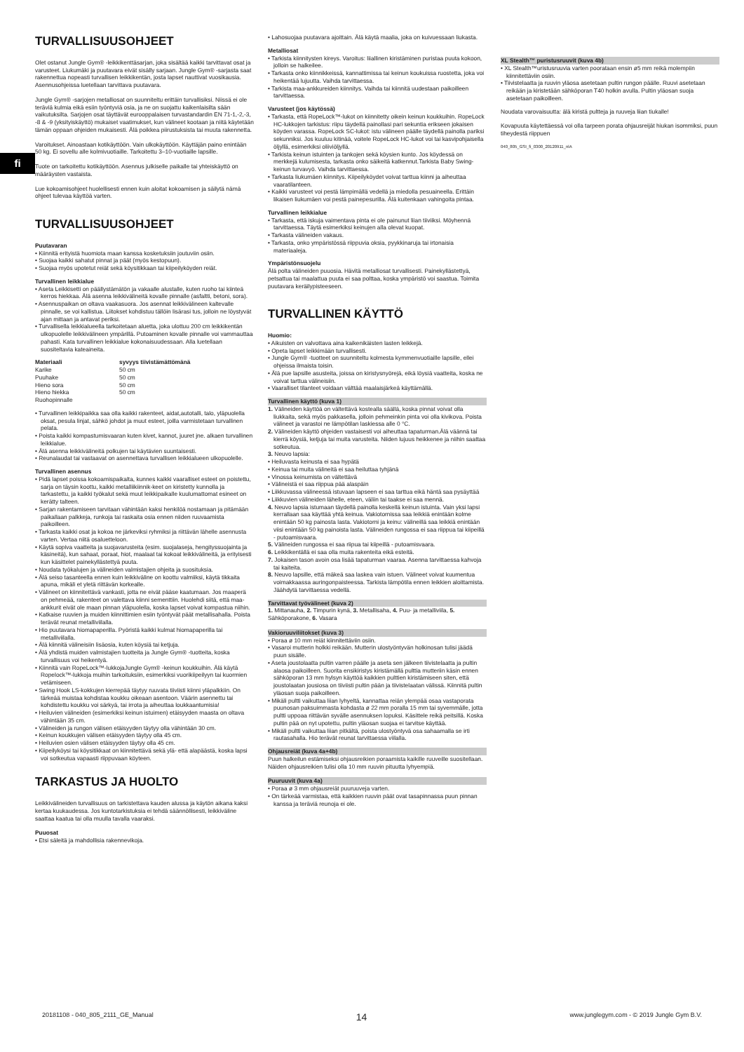fi
TURVALLISUUSOHJEET
Olet ostanut Jungle Gym® -leikkikenttäsarjan, joka sisältää kaikki tarvittavat osat ja varusteet. Liukumäki ja puutavara eivät sisälly sarjaan. Jungle Gym® -sarjasta saat rakennettua nopeasti turvallisen leikkikentän, josta lapset nauttivat vuosikausia. Asennusohjeissa luetellaan tarvittava puutavara.
Jungle Gym® -sarjojen metalliosat on suunniteltu erittäin turvallisiksi. Niissä ei ole teräviä kulmia eikä esiin työntyviä osia, ja ne on suojattu kaikenlaisilta sään vaikutuksilta. Sarjojen osat täyttävät eurooppalaisen turvastandardin EN 71-1,-2,-3, -8 & -9 (yksityiskäyttö) mukaiset vaatimukset, kun välineet kootaan ja niitä käytetään tämän oppaan ohjeiden mukaisesti. Älä poikkea piirustuksista tai muuta rakennetta.
Varoitukset. Ainoastaan kotikäyttöön. Vain ulkokäyttöön. Käyttäjän paino enintään 50 kg. Ei sovellu alle kolmivuotiaille. Tarkoitettu 3–10-vuotiaille lapsille.
Tuote on tarkoitettu kotikäyttöön. Asennus julkiselle paikalle tai yhteiskäyttö on määräysten vastaista.
Lue kokoamisohjeet huolellisesti ennen kuin aloitat kokoamisen ja säilytä nämä ohjeet tulevaa käyttöä varten.
TURVALLISUUSOHJEET
Puutavaran
• Kiinnitä erityistä huomiota maan kanssa kosketuksiin joutuviin osiin.
• Suojaa kaikki sahatut pinnat ja päät (myös kestopuun).
• Suojaa myös upotetut reiät sekä köysitikkaan tai kiipeilyköyden reiät.
Turvallinen leikkialue
• Aseta Leikkisetti on päällystämätön ja vakaalle alustalle, kuten ruoho tai kiinteä kerros hiekkaa. Älä asenna leikkivälineitä kovalle pinnalle (asfaltti, betoni, sora).
• Asennuspaikan on oltava vaakasuora. Jos asennat leikkivälineen kaltevalle pinnalle, se voi kallistua. Liitokset kohdistuu tällöin lisärasi tus, jolloin ne löystyvät ajan mittaan ja antavat periksi.
• Turvallisella leikkialueella tarkoitetaan aluetta, joka ulottuu 200 cm leikkikentän ulkopuolelle leikkivälineen ympärillä. Putoaminen kovalle pinnalle voi vammauttaa pahasti. Kata turvallinen leikkialue kokonaisuudessaan. Alla luetellaan suositeltavia kateaineita.
| Materiaali | syvyys tiivistämättömänä |
| --- | --- |
| Karike | 50 cm |
| Puuhake | 50 cm |
| Hieno sora | 50 cm |
| Hieno hiekka | 50 cm |
| Ruohopinnalle | |
• Turvallinen leikkipaikka saa olla kaikki rakenteet, aidat,autotalli, talo, yläpuolella oksat, pesula linjat, sähkö johdot ja muut esteet, joilla varmistetaan turvallinen pelata.
• Poista kaikki kompastumisvaaran kuten kivet, kannot, juuret jne. alkaen turvallinen leikkialue.
• Älä asenna leikkivälineitä polkujen tai käytävien suuntaisesti.
• Reunalaudat tai vastaavat on asennettava turvallisen leikkialueen ulkopuolelle.
Turvallinen asennus
• Pidä lapset poissa kokoamispaikalta, kunnes kaikki vaaralliset esteet on poistettu, sarja on täysin koottu, kaikki metalliikiinnik-keet on kiristetty kunnolla ja tarkastettu, ja kaikki työkalut sekä muut leikkipaikalle kuulumattomat esineet on kerätty talteen.
• Sarjan rakentamiseen tarvitaan vähintään kaksi henkilöä nostamaan ja pitämään paikallaan palkkeja, runkoja tai raskaita osia ennen niiden ruuvaamista paikoilleen.
• Tarkasta kaikki osat ja kokoa ne järkeviksi ryhmiksi ja riittävän lähelle asennusta varten. Vertaa niitä osaluetteloon.
• Käytä sopiva vaatteita ja suojavarusteita (esim. suojalaseja, hengityssuojainta ja käsineitä), kun sahaat, poraat, hiot, maalaat tai kokoat leikkivälineitä, ja erityisesti kun käsittelet painekyllästettyä puuta.
• Noudata työkalujen ja välineiden valmistajien ohjeita ja suosituksia.
• Älä seiso tasanteella ennen kuin leikkiväline on koottu valmiiksi, käytä tikkaita apuna, mikäli et yletä riittävän korkealle.
• Välineet on kiinnitettävä vankasti, jotta ne eivät pääse kaatumaan. Jos maaperä on pehmeää, rakenteet on valettava kiinni sementtiin. Huolehdi siitä, että maa-ankkurit eivät ole maan pinnan yläpuolella, koska lapset voivat kompastua niihin.
• Katkaise ruuvien ja muiden kiinnittimien esiin työntyvät päät metallisahalla. Poista terävät reunat metalliviilalla.
• Hio puutavara hiomapaperilla. Pyöristä kaikki kulmat hiomapaperilla tai metalliviilalla.
• Älä kiinnitä välineisiin lisäosia, kuten köysiä tai ketjuja.
• Älä yhdistä muiden valmistajien tuotteita ja Jungle Gym® -tuotteita, koska turvallisuus voi heikentyä.
• Kiinnitä vain RopeLock™-lukkojaJungle Gym® -keinun koukkuihin. Älä käytä Ropelock™-lukkoja muihin tarkoituksiin, esimerkiksi vuorikiipeilyyn tai kuormien vetämiseen.
• Swing Hook LS-kokkujen kierrepää täytyy ruuvata tiiviisti kiinni yläpalkkiin. On tärkeää muistaa kohdistaa koukku oikeaan asentoon. Väärin asennettu tai kohdistettu koukku voi särkyä, tai irrota ja aiheuttaa loukkaantumisia!
• Heiluvien välineiden (esimerkiksi keinun istuimen) etäisyyden maasta on oltava vähintään 35 cm.
• Välineiden ja rungon välisen etäisyyden täytyy olla vähintään 30 cm.
• Keinun koukkujen välisen etäisyyden täytyy olla 45 cm.
• Heiluvien osien välisen etäisyyden täytyy olla 45 cm.
• Kiipeilyköysi tai köysitikkaat on kiinnitettävä sekä ylä- että alapäästä, koska lapsi voi sotkeutua vapaasti riippuvaan köyteen.
TARKASTUS JA HUOLTO
Leikkivälineiden turvallisuus on tarkistettava kauden alussa ja käytön aikana kaksi kertaa kuukaudessa. Jos kuntotarkistuksia ei tehdä säännöllisesti, leikkiväline saattaa kaatua tai olla muulla tavalla vaaraksi.
Puuosat
• Etsi säleitä ja mahdollisia rakennevikoja.
• Lahosuojaa puutavara ajoittain. Älä käytä maalia, joka on kuivuessaan liukasta.
Metalliosat
• Tarkista kiinnitysten kireys. Varoitus: liiallinen kiristäminen puristaa puuta kokoon, jolloin se halkeilee.
• Tarkasta onko kiinnikkeissä, kannattimissa tai keinun koukuissa ruostetta, joka voi heikentää lujuutta. Vaihda tarvittaessa.
• Tarkista maa-ankkureiden kiinnitys. Vaihda tai kiinnitä uudestaan paikoilleen tarvittaessa.
Varusteet (jos käytössä)
• Tarkasta, että RopeLock™-lukot on kiinnitetty oikein keinun koukkuihin. RopeLock HC-lukkojen tarkistus: riipu täydellä painollasi pari sekuntia erikseen jokaisen köyden varassa. RopeLock SC-lukot: istu välineen päälle täydellä painolla pariksi sekunniksi. Jos kuuluu kitinää, voitele RopeLock HC-lukot voi tai kasvipohjaisella öljyllä, esimerkiksi oliiviöljyllä.
• Tarkista keinun istuinten ja tankojen sekä köysien kunto. Jos köydessä on merkkejä kulumisesta, tarkasta onko säikeitä katkennut.Tarkista Baby Swing-keinun turvavyö. Vaihda tarvittaessa.
• Tarkasta liukumäen kiinnitys. Kiipeilyköydet voivat tarttua kiinni ja aiheuttaa vaaratilanteen.
• Kaikki varusteet voi pestä lämpimällä vedellä ja miedolla pesuaineella. Erittäin likaisen liukumäen voi pestä painepesurilla. Älä kuitenkaan vahingoita pintaa.
Turvallinen leikkialue
• Tarkasta, että iskuja vaimentava pinta ei ole painunut liian tiiviiksi. Möyhennä tarvittaessa. Täytä esimerkiksi keinujen alla olevat kuopat.
• Tarkasta välineiden vakaus.
• Tarkasta, onko ympäristössä riippuvia oksia, pyykkinaruja tai irtonaisia materiaaleja.
Ympäristönsuojelu
Älä polta välineiden puuosia. Hävitä metalliosat turvallisesti. Painekyllästettyä, petsattua tai maalattua puuta ei saa polttaa, koska ympäristö voi saastua. Toimita puutavara keräilypisteeseen.
TURVALLINEN KÄYTTÖ
Huomio:
• Aikuisten on valvottava aina kaikenikäisten lasten leikkejä.
• Opeta lapset leikkimään turvallisesti.
• Jungle Gym® -tuotteet on suunniteltu kolmesta kymmenvuotiaille lapsille, ellei ohjeissa ilmaista toisin.
• Älä pue lapsille asusteita, joissa on kiristysnyörejä, eikä löysiä vaatteita, koska ne voivat tarttua välineisiin.
• Vaaralliset tilanteet voidaan välttää maalaisjärkeä käyttämällä.
Turvallinen käyttö (kuva 1)
1. Välineiden käyttöä on vältettävä kostealla säällä, koska pinnat voivat olla liukkaita, sekä myös pakkasella, jolloin pehmeinkin pinta voi olla kivikova. Poista välineet ja varastoi ne lämpötilan laskiessa alle 0 °C.
2. Välineiden käyttö ohjeiden vastaisesti voi aiheuttaa tapaturman.Älä väännä tai kierrä köysiä, ketjuja tai muita varusteita. Niiden lujuus heikkenee ja niihin saattaa sotkeutua.
3. Neuvo lapsia:
• Heiluvasta keinusta ei saa hypätä
• Keinua tai muita välineitä ei saa heiluttaa tyhjänä
• Vinossa keinumista on vältettävä
• Välineistä ei saa riippua pää alaspäin
• Liikkuvassa välineessä istuvaan lapseen ei saa tarttua eikä häntä saa pysäyttää
• Liikkuvien välineiden lähelle, eteen, väliin tai taakse ei saa mennä.
4. Neuvo lapsia istumaan täydellä painolla keskellä keinun istuinta. Vain yksi lapsi kerrallaan saa käyttää yhtä keinua. Vakiotornissa saa leikkiä enintään kolme enintään 50 kg painosta lasta. Vakiotorni ja keinu: välineillä saa leikkiä enintään viisi enintään 50 kg painoista lasta. Välineiden rungossa ei saa riippua tai kiipeillä - putoamisvaara.
5. Välineiden rungossa ei saa riipua tai kiipeillä - putoamisvaara.
6. Leikkikentällä ei saa olla muita rakenteita eikä esteitä.
7. Jokaisen tason avoin osa lisää tapaturman vaaraa. Asenna tarvittaessa kahvoja tai kaiteita.
8. Neuvo lapsille, että mäkeä saa laskea vain istuen. Välineet voivat kuumentua voimakkaassa auringonpaisteessa. Tarkista lämpötila ennen leikkien aloittamista. Jäähdytä tarvittaessa vedellä.
Tarvittavat työvälineet (kuva 2)
1. Mittanauha, 2. Timpurin kynä, 3. Metallisaha, 4. Puu- ja metalliviila, 5. Sähköporakone, 6. Vasara
Vakioruuviliitokset (kuva 3)
• Poraa ø 10 mm reiät kiinnitettäviin osiin.
• Vasaroi mutterin holkki reikään. Mutterin ulostyöntyvän holkinosan tulisi jäädä puun sisälle.
• Aseta joustolaatta pultin varren päälle ja aseta sen jälkeen tiivistelaatta ja pultin alaosa paikoilleen. Suorita ensikiristys kiristämällä pulttia mutteriin käsin ennen sähköporan 13 mm hylsyn käyttöä kaikkien pulttien kiristämiseen siten, että joustolaatan jousiosa on tiiviisti pultin pään ja tiivistelaatan välissä. Kiinnitä pultin yläosan suoja paikoilleen.
• Mikäli pultti vaikuttaa liian lyhyeltä, kannattaa reiän ylempää osaa vastaporata puunosan paksuimmasta kohdasta ø 22 mm poralla 15 mm tai syvemmälle, jotta pultti uppoaa riittävän syvälle asennuksen lopuksi. Käsittele reikä peitsillä. Koska pultin pää on nyt upotettu, pultin yläosan suojaa ei tarvitse käyttää.
• Mikäli pultti vaikuttaa liian pitkältä, poista ulostyöntyvä osa sahaamalla se irti rautasahalla. Hio terävät reunat tarvittaessa viilalla.
Ohjausreiät (kuva 4a+4b)
Puun halkeilun estämiseksi ohjausreikien poraamista kaikille ruuveille suositellaan. Näiden ohjausreikien tulisi olla 10 mm ruuvin pituutta lyhyempiä.
Puuruuvit (kuva 4a)
• Poraa ø 3 mm ohjausreiät puuruuveja varten.
• On tärkeää varmistaa, että kaikkien ruuvin päät ovat tasapinnassa puun pinnan kanssa ja teräviä reunoja ei ole.
XL Stealth™ puristusruuvit (kuva 4b)
• XL Stealth™uristusruuvia varten poorataan ensin ø5 mm reikä molempiin kiinnitettäviin osiin.
• Tiivistelaatta ja ruuvin yläosa asetetaan pultin rungon päälle. Ruuvi asetetaan reikään ja kiristetään sähköporan T40 holkin avulla. Pultin yläosan suoja asetetaan paikoilleen.
Noudata varovaisuutta: älä kiristä pultteja ja ruuveja liian tiukalle!
Kovapuuta käytettäessä voi olla tarpeen porata ohjausreijät hiukan isommiksi, puun tiheydestä riippuen
040_805_GSI_fi_0300_20120911_nlA
20181108 - 040_805_2111_GE_Manual 14 www.junglegym.com - © 2019 Jungle Gym B.V.